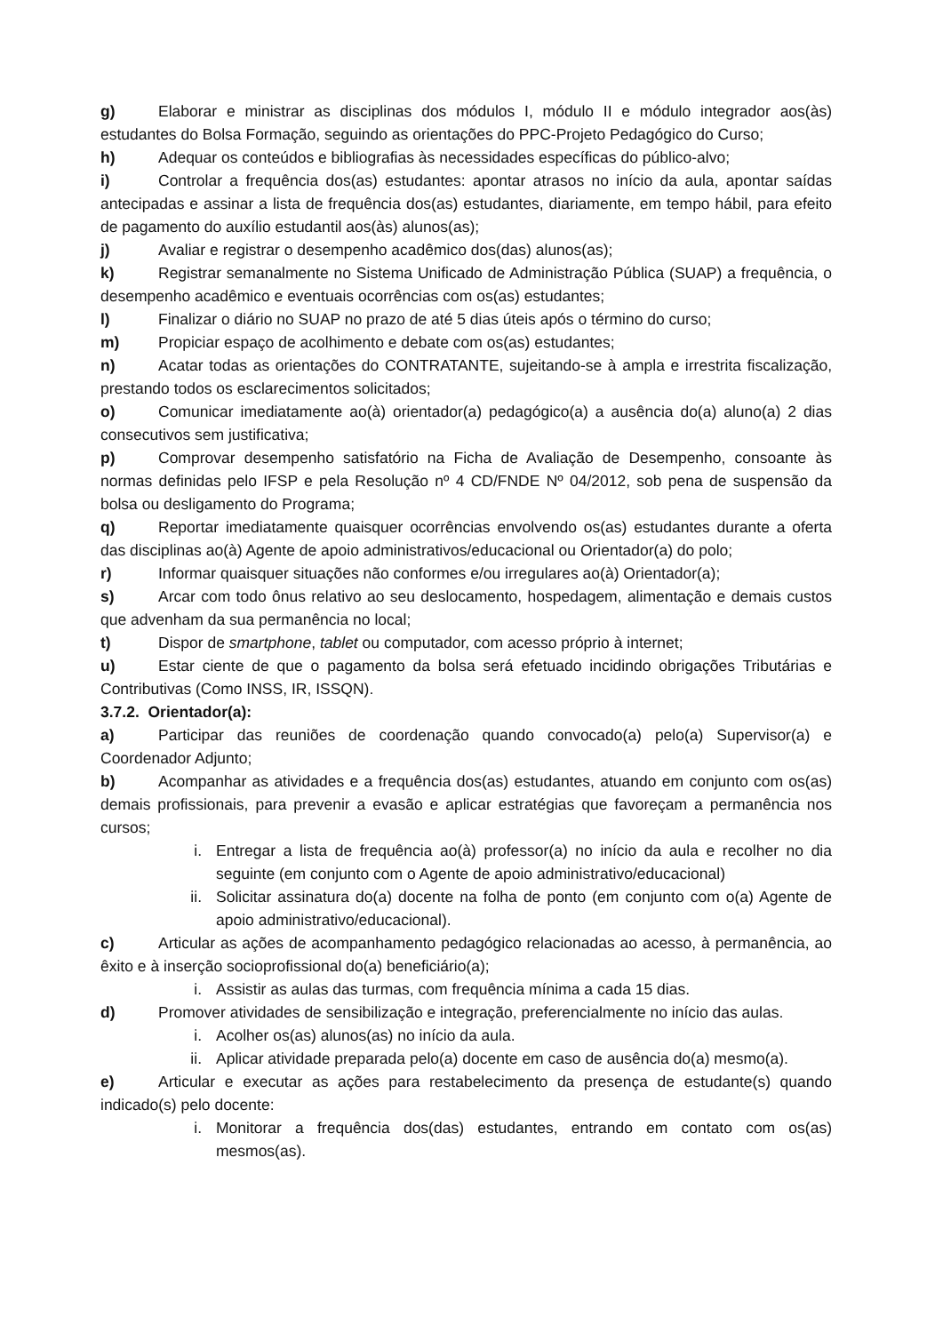g) Elaborar e ministrar as disciplinas dos módulos I, módulo II e módulo integrador aos(às) estudantes do Bolsa Formação, seguindo as orientações do PPC-Projeto Pedagógico do Curso;
h) Adequar os conteúdos e bibliografias às necessidades específicas do público-alvo;
i) Controlar a frequência dos(as) estudantes: apontar atrasos no início da aula, apontar saídas antecipadas e assinar a lista de frequência dos(as) estudantes, diariamente, em tempo hábil, para efeito de pagamento do auxílio estudantil aos(às) alunos(as);
j) Avaliar e registrar o desempenho acadêmico dos(das) alunos(as);
k) Registrar semanalmente no Sistema Unificado de Administração Pública (SUAP) a frequência, o desempenho acadêmico e eventuais ocorrências com os(as) estudantes;
l) Finalizar o diário no SUAP no prazo de até 5 dias úteis após o término do curso;
m) Propiciar espaço de acolhimento e debate com os(as) estudantes;
n) Acatar todas as orientações do CONTRATANTE, sujeitando-se à ampla e irrestrita fiscalização, prestando todos os esclarecimentos solicitados;
o) Comunicar imediatamente ao(à) orientador(a) pedagógico(a) a ausência do(a) aluno(a) 2 dias consecutivos sem justificativa;
p) Comprovar desempenho satisfatório na Ficha de Avaliação de Desempenho, consoante às normas definidas pelo IFSP e pela Resolução nº 4 CD/FNDE Nº 04/2012, sob pena de suspensão da bolsa ou desligamento do Programa;
q) Reportar imediatamente quaisquer ocorrências envolvendo os(as) estudantes durante a oferta das disciplinas ao(à) Agente de apoio administrativos/educacional ou Orientador(a) do polo;
r) Informar quaisquer situações não conformes e/ou irregulares ao(à) Orientador(a);
s) Arcar com todo ônus relativo ao seu deslocamento, hospedagem, alimentação e demais custos que advenham da sua permanência no local;
t) Dispor de smartphone, tablet ou computador, com acesso próprio à internet;
u) Estar ciente de que o pagamento da bolsa será efetuado incidindo obrigações Tributárias e Contributivas (Como INSS, IR, ISSQN).
3.7.2. Orientador(a):
a) Participar das reuniões de coordenação quando convocado(a) pelo(a) Supervisor(a) e Coordenador Adjunto;
b) Acompanhar as atividades e a frequência dos(as) estudantes, atuando em conjunto com os(as) demais profissionais, para prevenir a evasão e aplicar estratégias que favoreçam a permanência nos cursos;
i. Entregar a lista de frequência ao(à) professor(a) no início da aula e recolher no dia seguinte (em conjunto com o Agente de apoio administrativo/educacional)
ii. Solicitar assinatura do(a) docente na folha de ponto (em conjunto com o(a) Agente de apoio administrativo/educacional).
c) Articular as ações de acompanhamento pedagógico relacionadas ao acesso, à permanência, ao êxito e à inserção socioprofissional do(a) beneficiário(a);
i. Assistir as aulas das turmas, com frequência mínima a cada 15 dias.
d) Promover atividades de sensibilização e integração, preferencialmente no início das aulas.
i. Acolher os(as) alunos(as) no início da aula.
ii. Aplicar atividade preparada pelo(a) docente em caso de ausência do(a) mesmo(a).
e) Articular e executar as ações para restabelecimento da presença de estudante(s) quando indicado(s) pelo docente:
i. Monitorar a frequência dos(das) estudantes, entrando em contato com os(as) mesmos(as).